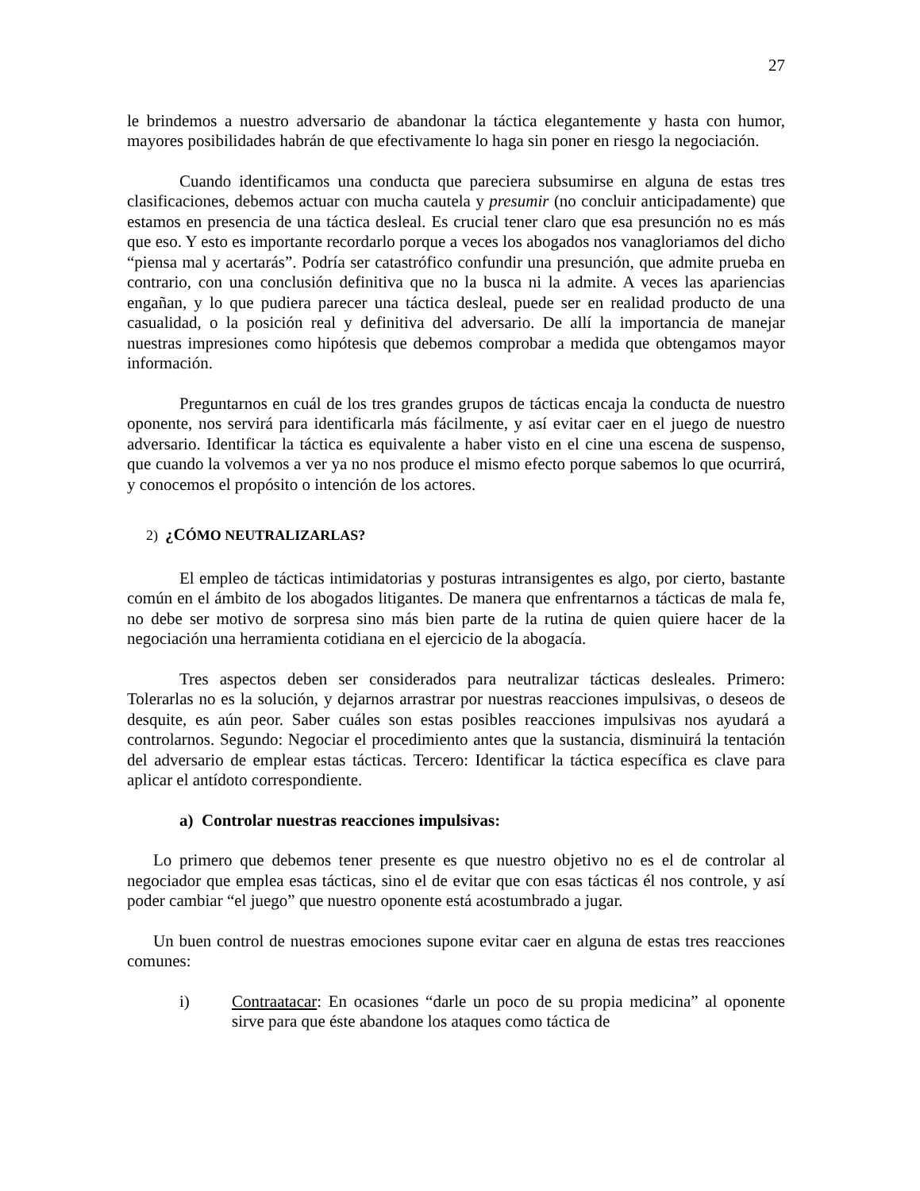27
le brindemos a nuestro adversario de abandonar la táctica elegantemente y hasta con humor, mayores posibilidades habrán de que efectivamente lo haga sin poner en riesgo la negociación.
Cuando identificamos una conducta que pareciera subsumirse en alguna de estas tres clasificaciones, debemos actuar con mucha cautela y presumir (no concluir anticipadamente) que estamos en presencia de una táctica desleal. Es crucial tener claro que esa presunción no es más que eso. Y esto es importante recordarlo porque a veces los abogados nos vanagloriamos del dicho “piensa mal y acertarás”. Podría ser catastrófico confundir una presunción, que admite prueba en contrario, con una conclusión definitiva que no la busca ni la admite. A veces las apariencias engañan, y lo que pudiera parecer una táctica desleal, puede ser en realidad producto de una casualidad, o la posición real y definitiva del adversario. De allí la importancia de manejar nuestras impresiones como hipótesis que debemos comprobar a medida que obtengamos mayor información.
Preguntarnos en cuál de los tres grandes grupos de tácticas encaja la conducta de nuestro oponente, nos servirá para identificarla más fácilmente, y así evitar caer en el juego de nuestro adversario. Identificar la táctica es equivalente a haber visto en el cine una escena de suspenso, que cuando la volvemos a ver ya no nos produce el mismo efecto porque sabemos lo que ocurrirá, y conocemos el propósito o intención de los actores.
2) ¿CÓMO NEUTRALIZARLAS?
El empleo de tácticas intimidatorias y posturas intransigentes es algo, por cierto, bastante común en el ámbito de los abogados litigantes. De manera que enfrentarnos a tácticas de mala fe, no debe ser motivo de sorpresa sino más bien parte de la rutina de quien quiere hacer de la negociación una herramienta cotidiana en el ejercicio de la abogacía.
Tres aspectos deben ser considerados para neutralizar tácticas desleales. Primero: Tolerarlas no es la solución, y dejarnos arrastrar por nuestras reacciones impulsivas, o deseos de desquite, es aún peor. Saber cuáles son estas posibles reacciones impulsivas nos ayudará a controlarnos. Segundo: Negociar el procedimiento antes que la sustancia, disminuirá la tentación del adversario de emplear estas tácticas. Tercero: Identificar la táctica específica es clave para aplicar el antídoto correspondiente.
a) Controlar nuestras reacciones impulsivas:
Lo primero que debemos tener presente es que nuestro objetivo no es el de controlar al negociador que emplea esas tácticas, sino el de evitar que con esas tácticas él nos controle, y así poder cambiar “el juego” que nuestro oponente está acostumbrado a jugar.
Un buen control de nuestras emociones supone evitar caer en alguna de estas tres reacciones comunes:
i) Contraatacar: En ocasiones “darle un poco de su propia medicina” al oponente sirve para que éste abandone los ataques como táctica de